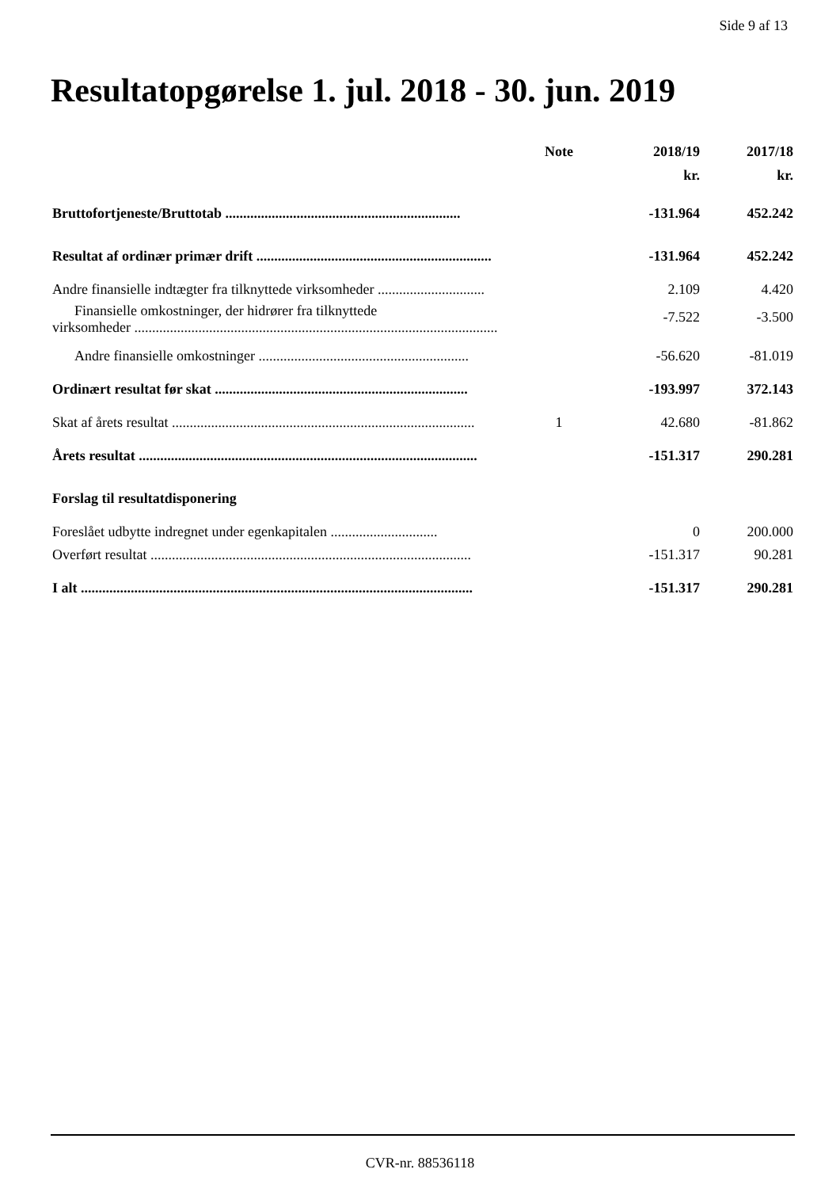Side 9 af 13
Resultatopgørelse 1. jul. 2018 - 30. jun. 2019
| | Note | 2018/19 | 2017/18 |
| | | kr. | kr. |
| Bruttofortjeneste/Bruttotab .................................................................. | | -131.964 | 452.242 |
| Resultat af ordinær primær drift .................................................................. | | -131.964 | 452.242 |
| Andre finansielle indtægter fra tilknyttede virksomheder .............................. | | 2.109 | 4.420 |
| Finansielle omkostninger, der hidrører fra tilknyttede virksomheder ...................................................................................................... | | -7.522 | -3.500 |
| Andre finansielle omkostninger ........................................................... | | -56.620 | -81.019 |
| Ordinært resultat før skat ....................................................................... | | -193.997 | 372.143 |
| Skat af årets resultat ..................................................................................... | 1 | 42.680 | -81.862 |
| Årets resultat ............................................................................................... | | -151.317 | 290.281 |
| Forslag til resultatdisponering | | | |
| Foreslået udbytte indregnet under egenkapitalen .............................. | | 0 | 200.000 |
| Overført resultat .......................................................................................... | | -151.317 | 90.281 |
| I alt .............................................................................................................. | | -151.317 | 290.281 |
CVR-nr. 88536118